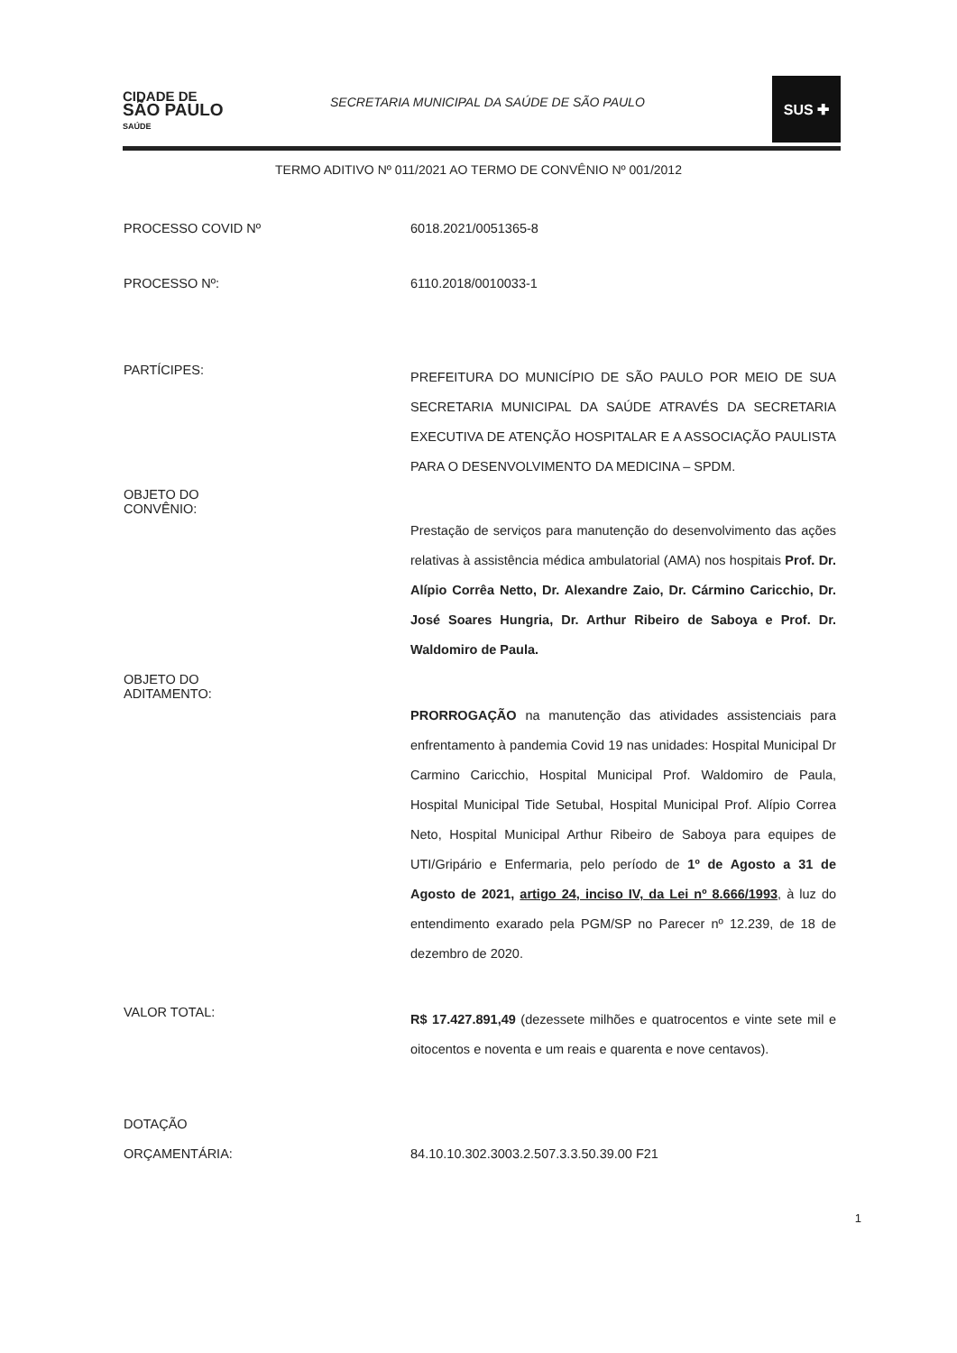CIDADE DE
SÃO PAULO
SAÚDE
SECRETARIA MUNICIPAL DA SAÚDE DE SÃO PAULO
SUS ✚
TERMO ADITIVO Nº 011/2021 AO TERMO DE CONVÊNIO Nº 001/2012
PROCESSO COVID Nº
6018.2021/0051365-8
PROCESSO Nº:
6110.2018/0010033-1
PARTÍCIPES:
PREFEITURA DO MUNICÍPIO DE SÃO PAULO POR MEIO DE SUA SECRETARIA MUNICIPAL DA SAÚDE ATRAVÉS DA SECRETARIA EXECUTIVA DE ATENÇÃO HOSPITALAR E A ASSOCIAÇÃO PAULISTA PARA O DESENVOLVIMENTO DA MEDICINA – SPDM.
OBJETO DO
CONVÊNIO:
Prestação de serviços para manutenção do desenvolvimento das ações relativas à assistência médica ambulatorial (AMA) nos hospitais Prof. Dr. Alípio Corrêa Netto, Dr. Alexandre Zaio, Dr. Cármino Caricchio, Dr. José Soares Hungria, Dr. Arthur Ribeiro de Saboya e Prof. Dr. Waldomiro de Paula.
OBJETO DO
ADITAMENTO:
PRORROGAÇÃO na manutenção das atividades assistenciais para enfrentamento à pandemia Covid 19 nas unidades: Hospital Municipal Dr Carmino Caricchio, Hospital Municipal Prof. Waldomiro de Paula, Hospital Municipal Tide Setubal, Hospital Municipal Prof. Alípio Correa Neto, Hospital Municipal Arthur Ribeiro de Saboya para equipes de UTI/Gripário e Enfermaria, pelo período de 1º de Agosto a 31 de Agosto de 2021, artigo 24, inciso IV, da Lei nº 8.666/1993, à luz do entendimento exarado pela PGM/SP no Parecer nº 12.239, de 18 de dezembro de 2020.
VALOR TOTAL:
R$ 17.427.891,49 (dezessete milhões e quatrocentos e vinte sete mil e oitocentos e noventa e um reais e quarenta e nove centavos).
DOTAÇÃO
ORÇAMENTÁRIA:
84.10.10.302.3003.2.507.3.3.50.39.00 F21
1